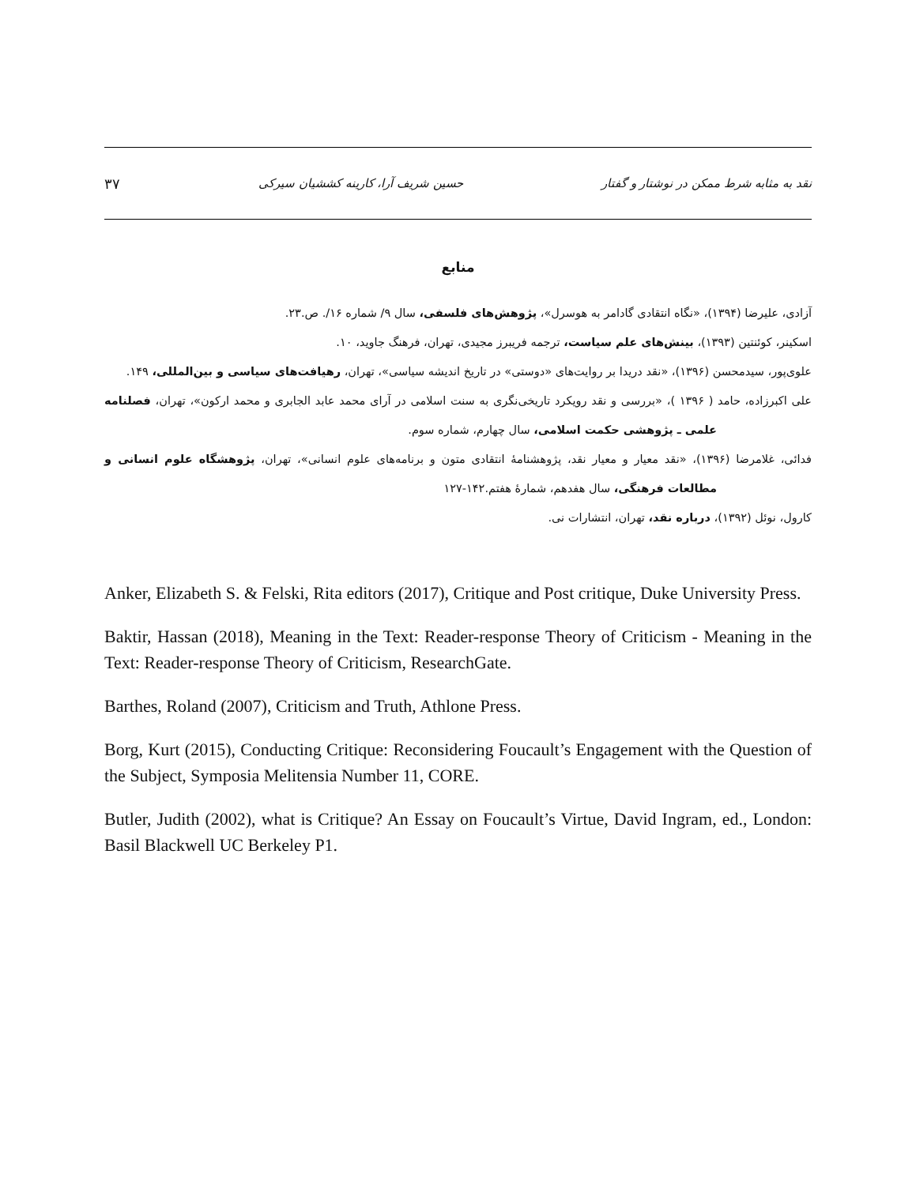نقد به مثابه شرط ممکن در نوشتار و گفتار حسین شریف آرا، کارینه کششیان سیرکی ۳۷
منابع
آزادی، علیرضا (۱۳۹۴)، «نگاه انتقادی گادامر به هوسرل»، پژوهش‌های فلسفی، سال ۹/ شماره ۱۶/. ص.۲۳.
اسکینر، کوئنتین (۱۳۹۳)، بینش‌های علم سیاست، ترجمه فریبرز مجیدی، تهران، فرهنگ جاوید، ۱۰.
علوی‌پور، سیدمحسن (۱۳۹۶)، «نقد دریدا بر روایت‌های «دوستی» در تاریخ اندیشه سیاسی»، تهران، رهیافت‌های سیاسی و بین‌المللی، ۱۴۹.
علی اکبرزاده، حامد ( ۱۳۹۶ )، «بررسی و نقد رویکرد تاریخی‌نگری به سنت اسلامی در آرای محمد عابد الجابری و محمد ارکون»، تهران، فصلنامه علمی ـ پژوهشی حکمت اسلامی، سال چهارم، شماره سوم.
فدائی، غلامرضا (۱۳۹۶)، «نقد معیار و معیار نقد، پژوهشنامهٔ انتقادی متون و برنامه‌های علوم انسانی»، تهران، پژوهشگاه علوم انسانی و مطالعات فرهنگی، سال هفدهم، شمارهٔ هفتم.۱۴۲-۱۲۷
کارول، نوئل (۱۳۹۲)، درباره نقد، تهران، انتشارات نی.
Anker, Elizabeth S. & Felski, Rita editors (2017), Critique and Post critique, Duke University Press.
Baktir, Hassan (2018), Meaning in the Text: Reader-response Theory of Criticism - Meaning in the Text: Reader-response Theory of Criticism, ResearchGate.
Barthes, Roland (2007), Criticism and Truth, Athlone Press.
Borg, Kurt (2015), Conducting Critique: Reconsidering Foucault’s Engagement with the Question of the Subject, Symposia Melitensia Number 11, CORE.
Butler, Judith (2002), what is Critique? An Essay on Foucault’s Virtue, David Ingram, ed., London: Basil Blackwell UC Berkeley P1.